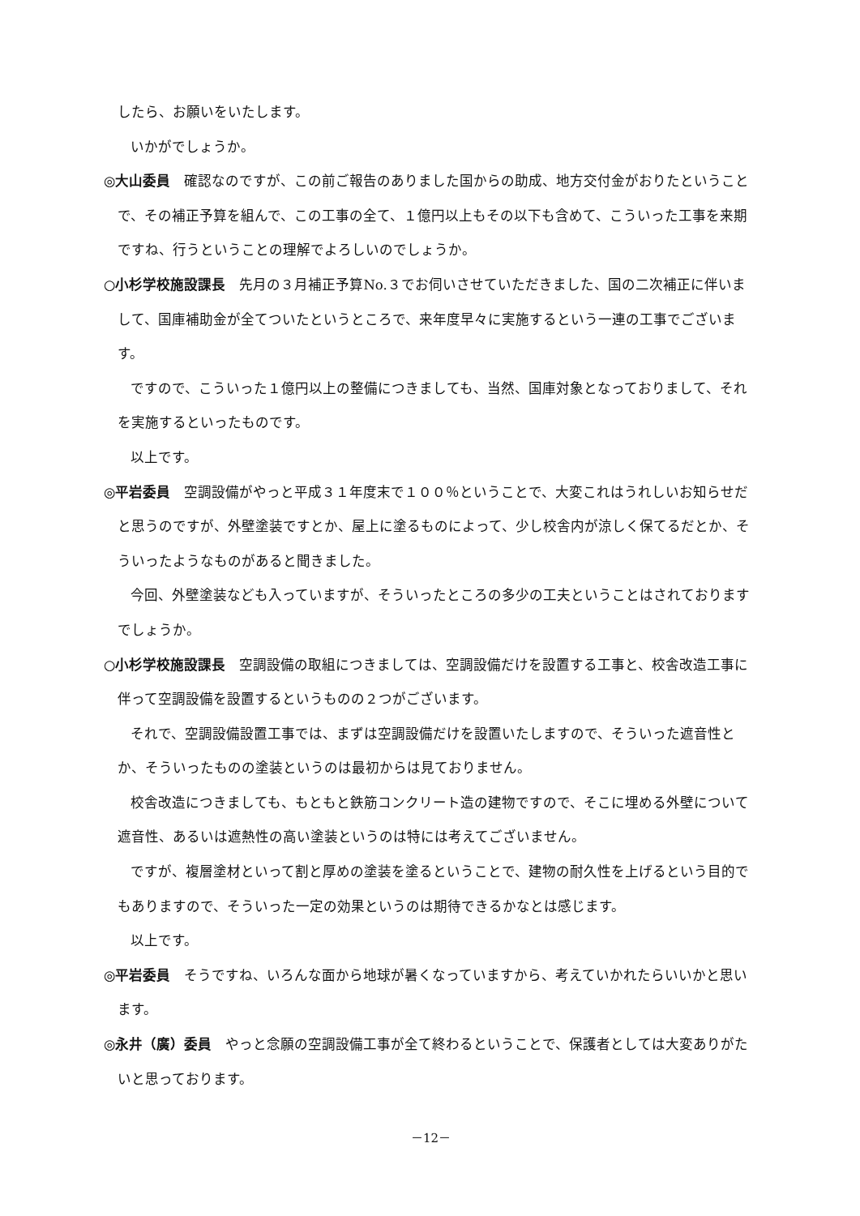したら、お願いをいたします。
いかがでしょうか。
◎大山委員　確認なのですが、この前ご報告のありました国からの助成、地方交付金がおりたということで、その補正予算を組んで、この工事の全て、１億円以上もその以下も含めて、こういった工事を来期ですね、行うということの理解でよろしいのでしょうか。
○小杉学校施設課長　先月の３月補正予算No.３でお伺いさせていただきました、国の二次補正に伴いまして、国庫補助金が全てついたというところで、来年度早々に実施するという一連の工事でございます。
ですので、こういった１億円以上の整備につきましても、当然、国庫対象となっておりまして、それを実施するといったものです。
以上です。
◎平岩委員　空調設備がやっと平成３１年度末で１００％ということで、大変これはうれしいお知らせだと思うのですが、外壁塗装ですとか、屋上に塗るものによって、少し校舎内が涼しく保てるだとか、そういったようなものがあると聞きました。
今回、外壁塗装なども入っていますが、そういったところの多少の工夫ということはされておりますでしょうか。
○小杉学校施設課長　空調設備の取組につきましては、空調設備だけを設置する工事と、校舎改造工事に伴って空調設備を設置するというものの２つがございます。
それで、空調設備設置工事では、まずは空調設備だけを設置いたしますので、そういった遮音性とか、そういったものの塗装というのは最初からは見ておりません。
校舎改造につきましても、もともと鉄筋コンクリート造の建物ですので、そこに埋める外壁について遮音性、あるいは遮熱性の高い塗装というのは特には考えてございません。
ですが、複層塗材といって割と厚めの塗装を塗るということで、建物の耐久性を上げるという目的でもありますので、そういった一定の効果というのは期待できるかなとは感じます。
以上です。
◎平岩委員　そうですね、いろんな面から地球が暑くなっていますから、考えていかれたらいいかと思います。
◎永井（廣）委員　やっと念願の空調設備工事が全て終わるということで、保護者としては大変ありがたいと思っております。
－12－